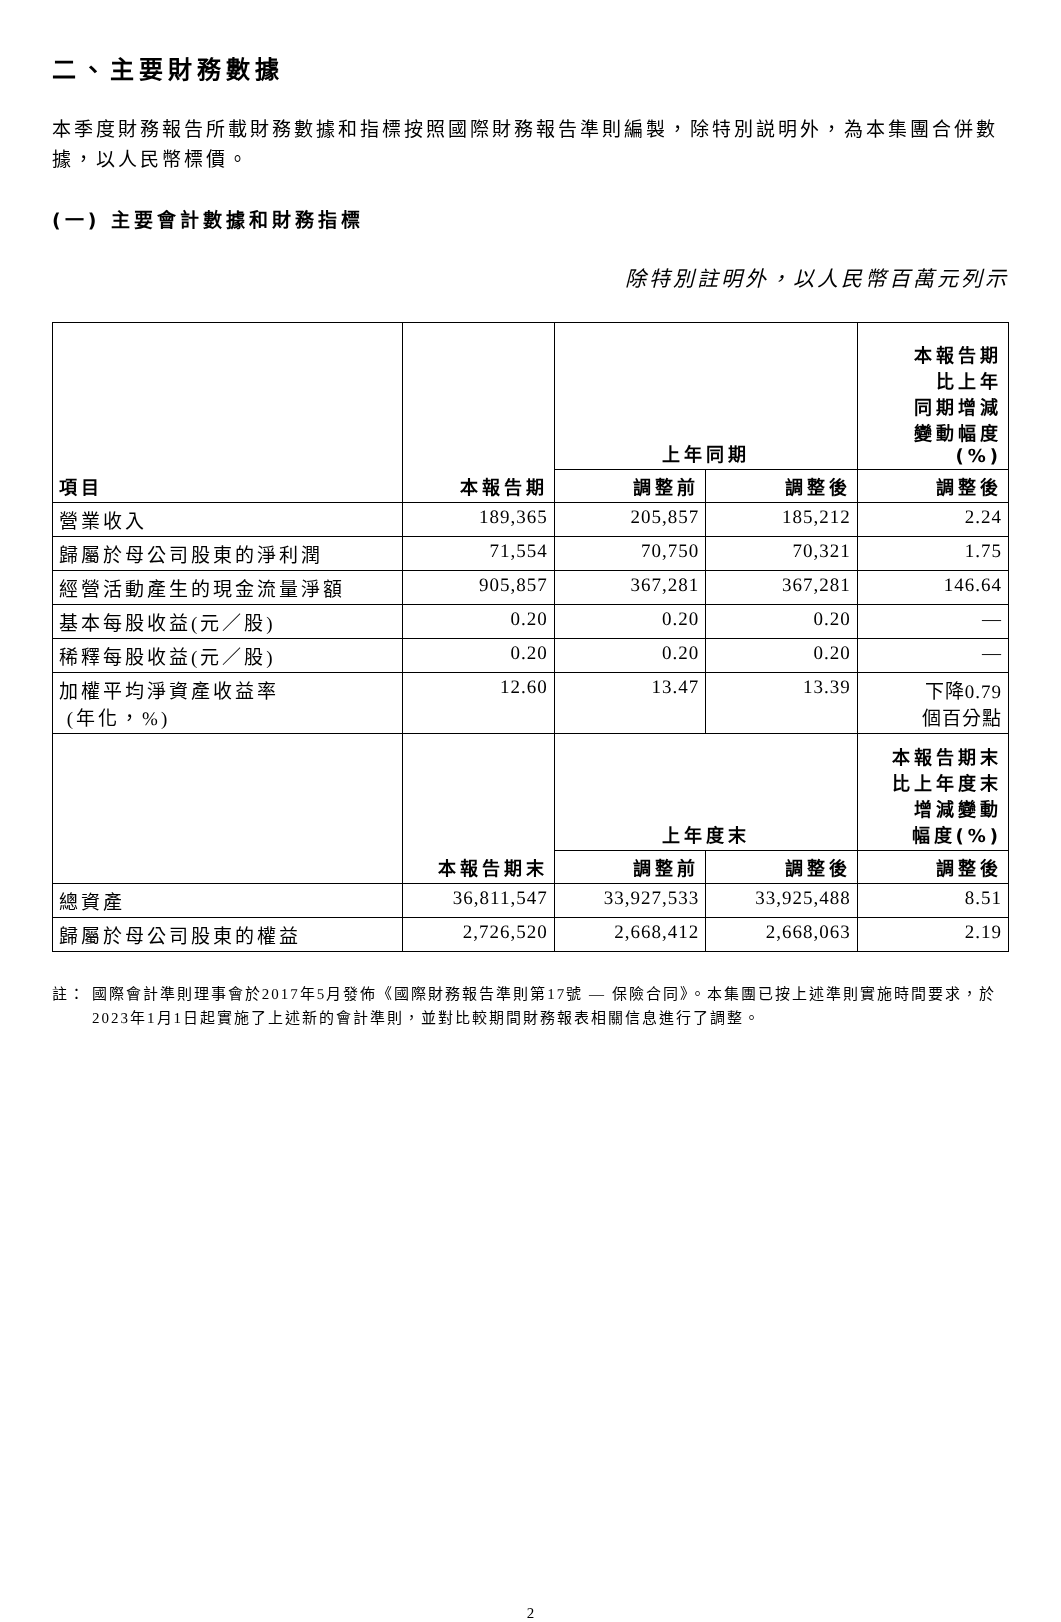二、主要財務數據
本季度財務報告所載財務數據和指標按照國際財務報告準則編製，除特別説明外，為本集團合併數據，以人民幣標價。
(一) 主要會計數據和財務指標
除特別註明外，以人民幣百萬元列示
| 項目 | 本報告期 | 上年同期 | | 本報告期 比上年 同期增減 變動幅度 (%) |
| --- | --- | --- | --- | --- |
| | | 調整前 | 調整後 | 調整後 |
| 營業收入 | 189,365 | 205,857 | 185,212 | 2.24 |
| 歸屬於母公司股東的淨利潤 | 71,554 | 70,750 | 70,321 | 1.75 |
| 經營活動產生的現金流量淨額 | 905,857 | 367,281 | 367,281 | 146.64 |
| 基本每股收益(元／股) | 0.20 | 0.20 | 0.20 | — |
| 稀釋每股收益(元／股) | 0.20 | 0.20 | 0.20 | — |
| 加權平均淨資產收益率 (年化，%) | 12.60 | 13.47 | 13.39 | 下降0.79 個百分點 |
| | 本報告期末 | 上年度末 | | 本報告期末 比上年度末 增減變動 幅度(%) |
| | | 調整前 | 調整後 | 調整後 |
| 總資產 | 36,811,547 | 33,927,533 | 33,925,488 | 8.51 |
| 歸屬於母公司股東的權益 | 2,726,520 | 2,668,412 | 2,668,063 | 2.19 |
註： 國際會計準則理事會於2017年5月發佈《國際財務報告準則第17號 — 保險合同》。本集團已按上述準則實施時間要求，於2023年1月1日起實施了上述新的會計準則，並對比較期間財務報表相關信息進行了調整。
2